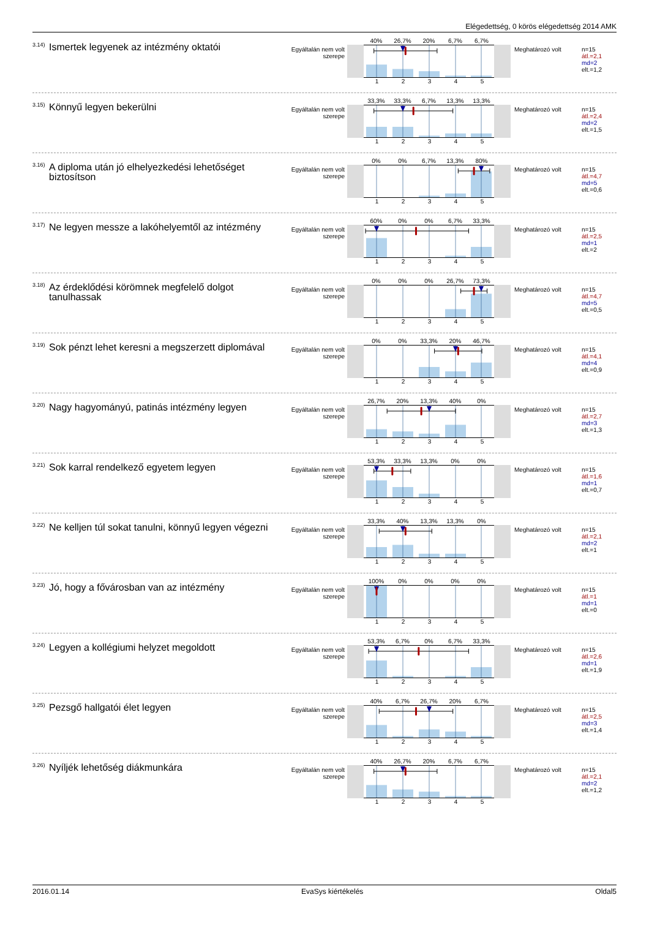Elégedettség, 0 körös elégedettség 2014 AMK
<sup>3.14)</sup> Ismertek legyenek az intézmény oktatói
Egyáltalán nem volt szerepe
40% 26,7% 20% 6,7% 6,7%
12345
Meghatározó volt
n=15
átl.=2,1
md=2
elt.=1,2
<sup>3.15)</sup> Könnyű legyen bekerülni
Egyáltalán nem volt szerepe
33,3% 33,3% 6,7% 13,3% 13,3%
12345
Meghatározó volt
n=15
átl.=2,4
md=2
elt.=1,5
<sup>3.16)</sup> A diploma után jó elhelyezkedési lehetőséget biztosítson
Egyáltalán nem volt szerepe
0% 0% 6,7% 13,3% 80%
12345
Meghatározó volt
n=15
átl.=4,7
md=5
elt.=0,6
<sup>3.17)</sup> Ne legyen messze a lakóhelyemtől az intézmény
Egyáltalán nem volt szerepe
60% 0% 0% 6,7% 33,3%
12345
Meghatározó volt
n=15
átl.=2,5
md=1
elt.=2
<sup>3.18)</sup> Az érdeklődési körömnek megfelelő dolgot tanulhassak
Egyáltalán nem volt szerepe
0% 0% 0% 26,7% 73,3%
12345
Meghatározó volt
n=15
átl.=4,7
md=5
elt.=0,5
<sup>3.19)</sup> Sok pénzt lehet keresni a megszerzett diplomával
Egyáltalán nem volt szerepe
0% 0% 33,3% 20% 46,7%
12345
Meghatározó volt
n=15
átl.=4,1
md=4
elt.=0,9
<sup>3.20)</sup> Nagy hagyományú, patinás intézmény legyen
Egyáltalán nem volt szerepe
26,7% 20% 13,3% 40% 0%
12345
Meghatározó volt
n=15
átl.=2,7
md=3
elt.=1,3
<sup>3.21)</sup> Sok karral rendelkező egyetem legyen
Egyáltalán nem volt szerepe
53,3% 33,3% 13,3% 0% 0%
12345
Meghatározó volt
n=15
átl.=1,6
md=1
elt.=0,7
<sup>3.22)</sup> Ne kelljen túl sokat tanulni, könnyű legyen végezni
Egyáltalán nem volt szerepe
33,3% 40% 13,3% 13,3% 0%
12345
Meghatározó volt
n=15
átl.=2,1
md=2
elt.=1
<sup>3.23)</sup> Jó, hogy a fővárosban van az intézmény
Egyáltalán nem volt szerepe
100% 0% 0% 0% 0%
12345
Meghatározó volt
n=15
átl.=1
md=1
elt.=0
<sup>3.24)</sup> Legyen a kollégiumi helyzet megoldott
Egyáltalán nem volt szerepe
53,3% 6,7% 0% 6,7% 33,3%
12345
Meghatározó volt
n=15
átl.=2,6
md=1
elt.=1,9
<sup>3.25)</sup> Pezsgő hallgatói élet legyen
Egyáltalán nem volt szerepe
40% 6,7% 26,7% 20% 6,7%
12345
Meghatározó volt
n=15
átl.=2,5
md=3
elt.=1,4
<sup>3.26)</sup> Nyíljék lehetőség diákmunkára
Egyáltalán nem volt szerepe
40% 26,7% 20% 6,7% 6,7%
12345
Meghatározó volt
n=15
átl.=2,1
md=2
elt.=1,2
2016.01.14 EvaSys kiértékelés Oldal5